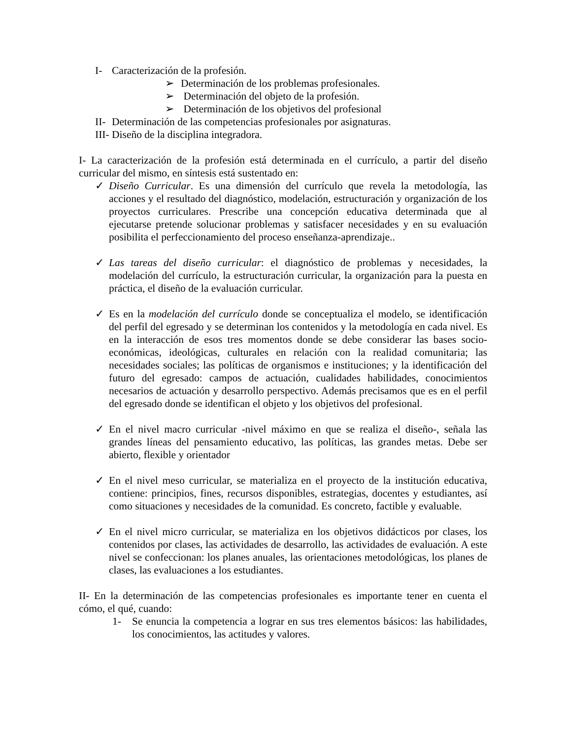I- Caracterización de la profesión.
➢ Determinación de los problemas profesionales.
➢ Determinación del objeto de la profesión.
➢ Determinación de los objetivos del profesional
II- Determinación de las competencias profesionales por asignaturas.
III- Diseño de la disciplina integradora.
I- La caracterización de la profesión está determinada en el currículo, a partir del diseño curricular del mismo, en síntesis está sustentado en:
✓ Diseño Curricular. Es una dimensión del currículo que revela la metodología, las acciones y el resultado del diagnóstico, modelación, estructuración y organización de los proyectos curriculares. Prescribe una concepción educativa determinada que al ejecutarse pretende solucionar problemas y satisfacer necesidades y en su evaluación posibilita el perfeccionamiento del proceso enseñanza-aprendizaje..
✓ Las tareas del diseño curricular: el diagnóstico de problemas y necesidades, la modelación del currículo, la estructuración curricular, la organización para la puesta en práctica, el diseño de la evaluación curricular.
✓ Es en la modelación del currículo donde se conceptualiza el modelo, se identificación del perfil del egresado y se determinan los contenidos y la metodología en cada nivel. Es en la interacción de esos tres momentos donde se debe considerar las bases socio-económicas, ideológicas, culturales en relación con la realidad comunitaria; las necesidades sociales; las políticas de organismos e instituciones; y la identificación del futuro del egresado: campos de actuación, cualidades habilidades, conocimientos necesarios de actuación y desarrollo perspectivo. Además precisamos que es en el perfil del egresado donde se identifican el objeto y los objetivos del profesional.
✓ En el nivel macro curricular -nivel máximo en que se realiza el diseño-, señala las grandes líneas del pensamiento educativo, las políticas, las grandes metas. Debe ser abierto, flexible y orientador
✓ En el nivel meso curricular, se materializa en el proyecto de la institución educativa, contiene: principios, fines, recursos disponibles, estrategias, docentes y estudiantes, así como situaciones y necesidades de la comunidad. Es concreto, factible y evaluable.
✓ En el nivel micro curricular, se materializa en los objetivos didácticos por clases, los contenidos por clases, las actividades de desarrollo, las actividades de evaluación. A este nivel se confeccionan: los planes anuales, las orientaciones metodológicas, los planes de clases, las evaluaciones a los estudiantes.
II- En la determinación de las competencias profesionales es importante tener en cuenta el cómo, el qué, cuando:
1- Se enuncia la competencia a lograr en sus tres elementos básicos: las habilidades, los conocimientos, las actitudes y valores.